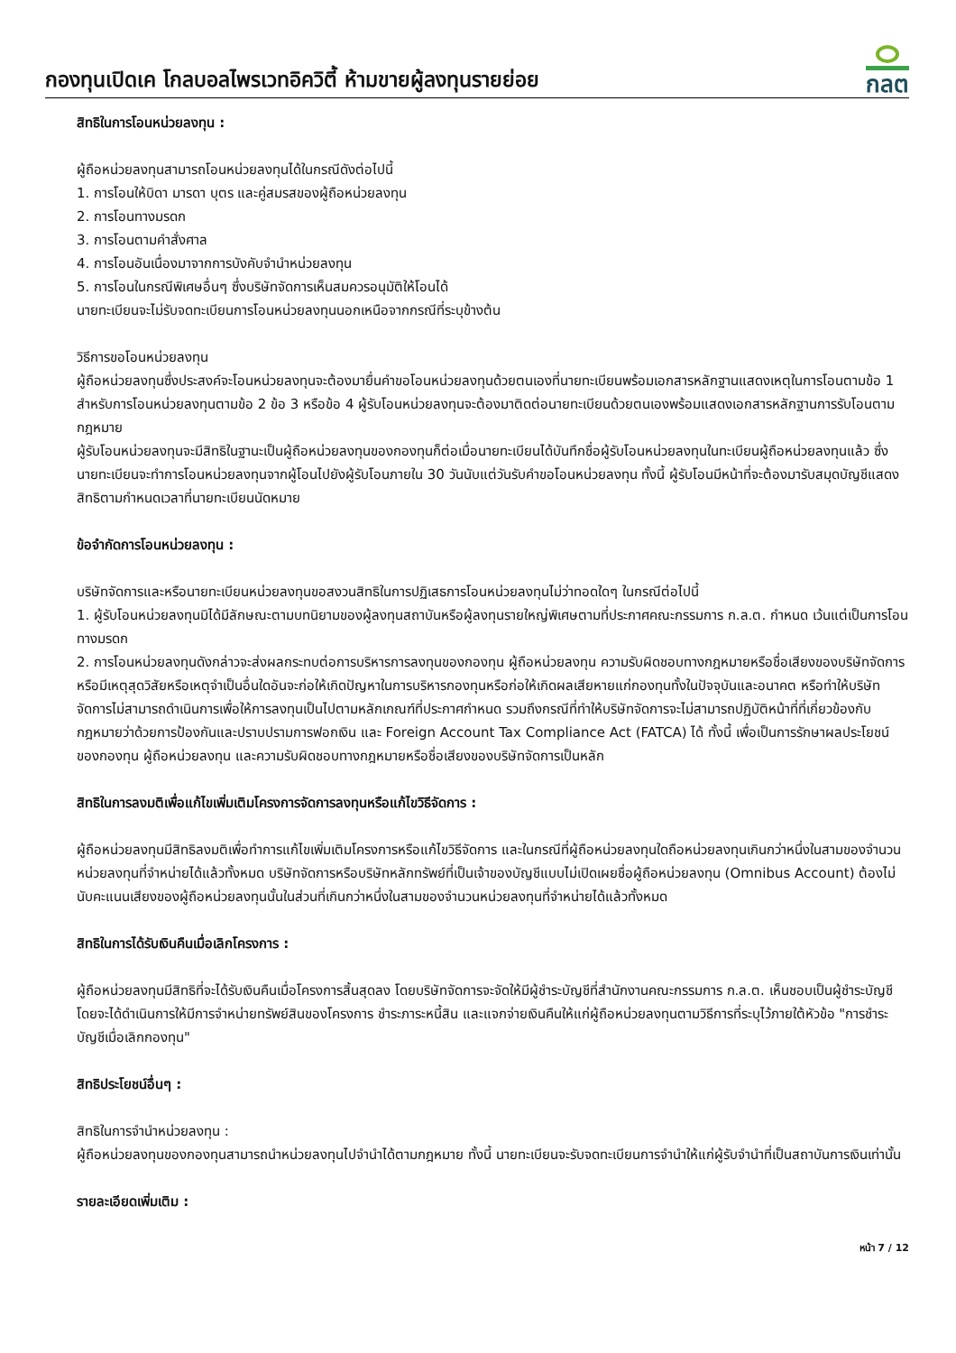กองทุนเปิดเค โกลบอลไพรเวทอิควิตี้ ห้ามขายผู้ลงทุนรายย่อย
กลต
สิทธิในการโอนหน่วยลงทุน :
ผู้ถือหน่วยลงทุนสามารถโอนหน่วยลงทุนได้ในกรณีดังต่อไปนี้
1. การโอนให้บิดา มารดา บุตร และคู่สมรสของผู้ถือหน่วยลงทุน
2. การโอนทางมรดก
3. การโอนตามคำสั่งศาล
4. การโอนอันเนื่องมาจากการบังคับจำนำหน่วยลงทุน
5. การโอนในกรณีพิเศษอื่นๆ ซึ่งบริษัทจัดการเห็นสมควรอนุมัติให้โอนได้
นายทะเบียนจะไม่รับจดทะเบียนการโอนหน่วยลงทุนนอกเหนือจากกรณีที่ระบุข้างต้น
วิธีการขอโอนหน่วยลงทุน
ผู้ถือหน่วยลงทุนซึ่งประสงค์จะโอนหน่วยลงทุนจะต้องมายื่นคำขอโอนหน่วยลงทุนด้วยตนเองที่นายทะเบียนพร้อมเอกสารหลักฐานแสดงเหตุในการโอนตามข้อ 1 สำหรับการโอนหน่วยลงทุนตามข้อ 2 ข้อ 3 หรือข้อ 4 ผู้รับโอนหน่วยลงทุนจะต้องมาติดต่อนายทะเบียนด้วยตนเองพร้อมแสดงเอกสารหลักฐานการรับโอนตามกฎหมาย
ผู้รับโอนหน่วยลงทุนจะมีสิทธิในฐานะเป็นผู้ถือหน่วยลงทุนของกองทุนก็ต่อเมื่อนายทะเบียนได้บันทึกชื่อผู้รับโอนหน่วยลงทุนในทะเบียนผู้ถือหน่วยลงทุนแล้ว ซึ่งนายทะเบียนจะทำการโอนหน่วยลงทุนจากผู้โอนไปยังผู้รับโอนภายใน 30 วันนับแต่วันรับคำขอโอนหน่วยลงทุน ทั้งนี้ ผู้รับโอนมีหน้าที่จะต้องมารับสมุดบัญชีแสดงสิทธิตามกำหนดเวลาที่นายทะเบียนนัดหมาย
ข้อจำกัดการโอนหน่วยลงทุน :
บริษัทจัดการและหรือนายทะเบียนหน่วยลงทุนขอสงวนสิทธิในการปฏิเสธการโอนหน่วยลงทุนไม่ว่าทอดใดๆ ในกรณีต่อไปนี้
1. ผู้รับโอนหน่วยลงทุนมิได้มีลักษณะตามบทนิยามของผู้ลงทุนสถาบันหรือผู้ลงทุนรายใหญ่พิเศษตามที่ประกาศคณะกรรมการ ก.ล.ต. กำหนด เว้นแต่เป็นการโอนทางมรดก
2. การโอนหน่วยลงทุนดังกล่าวจะส่งผลกระทบต่อการบริหารการลงทุนของกองทุน ผู้ถือหน่วยลงทุน ความรับผิดชอบทางกฎหมายหรือชื่อเสียงของบริษัทจัดการ หรือมีเหตุสุดวิสัยหรือเหตุจำเป็นอื่นใดอันจะก่อให้เกิดปัญหาในการบริหารกองทุนหรือก่อให้เกิดผลเสียหายแก่กองทุนทั้งในปัจจุบันและอนาคต หรือทำให้บริษัทจัดการไม่สามารถดำเนินการเพื่อให้การลงทุนเป็นไปตามหลักเกณฑ์ที่ประกาศกำหนด รวมถึงกรณีที่ทำให้บริษัทจัดการจะไม่สามารถปฏิบัติหน้าที่ที่เกี่ยวข้องกับกฎหมายว่าด้วยการป้องกันและปราบปรามการฟอกเงิน และ Foreign Account Tax Compliance Act (FATCA) ได้ ทั้งนี้ เพื่อเป็นการรักษาผลประโยชน์ของกองทุน ผู้ถือหน่วยลงทุน และความรับผิดชอบทางกฎหมายหรือชื่อเสียงของบริษัทจัดการเป็นหลัก
สิทธิในการลงมติเพื่อแก้ไขเพิ่มเติมโครงการจัดการลงทุนหรือแก้ไขวิธีจัดการ :
ผู้ถือหน่วยลงทุนมีสิทธิลงมติเพื่อทำการแก้ไขเพิ่มเติมโครงการหรือแก้ไขวิธีจัดการ และในกรณีที่ผู้ถือหน่วยลงทุนใดถือหน่วยลงทุนเกินกว่าหนึ่งในสามของจำนวนหน่วยลงทุนที่จำหน่ายได้แล้วทั้งหมด บริษัทจัดการหรือบริษัทหลักทรัพย์ที่เป็นเจ้าของบัญชีแบบไม่เปิดเผยชื่อผู้ถือหน่วยลงทุน (Omnibus Account) ต้องไม่นับคะแนนเสียงของผู้ถือหน่วยลงทุนนั้นในส่วนที่เกินกว่าหนึ่งในสามของจำนวนหน่วยลงทุนที่จำหน่ายได้แล้วทั้งหมด
สิทธิในการได้รับเงินคืนเมื่อเลิกโครงการ :
ผู้ถือหน่วยลงทุนมีสิทธิที่จะได้รับเงินคืนเมื่อโครงการสิ้นสุดลง โดยบริษัทจัดการจะจัดให้มีผู้ชำระบัญชีที่สำนักงานคณะกรรมการ ก.ล.ต. เห็นชอบเป็นผู้ชำระบัญชี โดยจะได้ดำเนินการให้มีการจำหน่ายทรัพย์สินของโครงการ ชำระภาระหนี้สิน และแจกจ่ายเงินคืนให้แก่ผู้ถือหน่วยลงทุนตามวิธีการที่ระบุไว้ภายใต้หัวข้อ "การชำระบัญชีเมื่อเลิกกองทุน"
สิทธิประโยชน์อื่นๆ :
สิทธิในการจำนำหน่วยลงทุน :
ผู้ถือหน่วยลงทุนของกองทุนสามารถนำหน่วยลงทุนไปจำนำได้ตามกฎหมาย ทั้งนี้ นายทะเบียนจะรับจดทะเบียนการจำนำให้แก่ผู้รับจำนำที่เป็นสถาบันการเงินเท่านั้น
รายละเอียดเพิ่มเติม :
หน้า 7 / 12